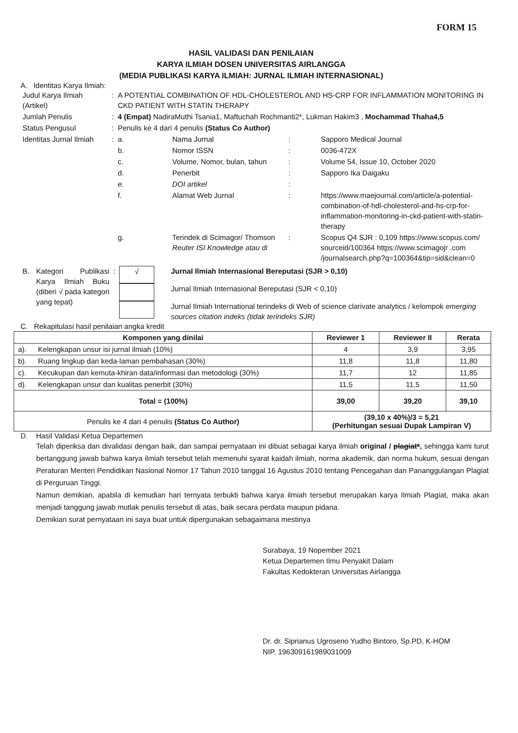FORM 15
HASIL VALIDASI DAN PENILAIAN
KARYA ILMIAH DOSEN UNIVERSITAS AIRLANGGA
(MEDIA PUBLIKASI KARYA ILMIAH: JURNAL ILMIAH INTERNASIONAL)
A. Identitas Karya Ilmiah:
| Judul Karya Ilmiah (Artikel) | : | A POTENTIAL COMBINATION OF HDL-CHOLESTEROL AND HS-CRP FOR INFLAMMATION MONITORING IN CKD PATIENT WITH STATIN THERAPY | | | |
| Jumlah Penulis | : | 4 (Empat) NadiraMuthi Tsania1, Maftuchah Rochmanti2*, Lukman Hakim3 , Mochammad Thaha4,5 | | | |
| Status Pengusul | : | Penulis ke 4 dari 4 penulis (Status Co Author) | | | |
| Identitas Jurnal Ilmiah | : | a. | Nama Jurnal | : | Sapporo Medical Journal |
| | | b. | Nomor ISSN | : | 0036-472X |
| | | c. | Volume, Nomor, bulan, tahun | : | Volume 54, Issue 10, October 2020 |
| | | d. | Penerbit | : | Sapporo Ika Daigaku |
| | | e. | DOI artikel | : | |
| | | f. | Alamat Web Jurnal | : | https://www.maejournal.com/article/a-potential-combination-of-hdl-cholesterol-and-hs-crp-for-inflammation-monitoring-in-ckd-patient-with-statin-therapy |
| | | g. | Terindek di Scimagor/ Thomson Reuter ISI Knowledge atau di | : | Scopus Q4 SJR : 0,109 https://www.scopus.com/ sourceid/100364 https://www.scimagojr .com /journalsearch.php?q=100364&tip=sid&clean=0 |
| B. | Kategori Publikasi Karya Ilmiah Buku (diberi √ pada kategori yang tepat) | : | √ | Jurnal Ilmiah Internasional Bereputasi (SJR > 0,10) Jurnal Ilmiah Internasional Bereputasi (SJR < 0,10) Jurnal Ilmiah International terindeks di Web of science clarivate analytics / kelompok emerging sources citation indeks (tidak terindeks SJR) |
C. Rekapitulasi hasil penilaian angka kredit
| Komponen yang dinilai | | Reviewer 1 | Reviewer II | Rerata |
| --- | --- | --- | --- | --- |
| a). | Kelengkapan unsur isi jurnal ilmiah (10%) | 4 | 3,9 | 3,95 |
| b). | Ruang lingkup dan keda-laman pembahasan (30%) | 11,8 | 11,8 | 11,80 |
| c). | Kecukupan dan kemuta-khiran data/informasi dan metodologi (30%) | 11,7 | 12 | 11,85 |
| d). | Kelengkapan unsur dan kualitas penerbit (30%) | 11,5 | 11,5 | 11,50 |
| Total = (100%) | | 39,00 | 39,20 | 39,10 |
| Penulis ke 4 dari 4 penulis (Status Co Author) | | (39,10 x 40%)/3 = 5,21 (Perhitungan sesuai Dupak Lampiran V) | | |
D. Hasil Validasi Ketua Departemen
Telah diperiksa dan divalidasi dengan baik, dan sampai pernyataan ini dibuat sebagai karya ilmiah original / plagiat*, sehingga kami turut bertanggung jawab bahwa karya ilmiah tersebut telah memenuhi syarat kaidah ilmiah, norma akademik, dan norma hukum, sesuai dengan Peraturan Menteri Pendidikan Nasional Nomor 17 Tahun 2010 tanggal 16 Agustus 2010 tentang Pencegahan dan Pananggulangan Plagiat di Perguruan Tinggi.
Namun demikian, apabila di kemudian hari ternyata terbukti bahwa karya ilmiah tersebut merupakan karya Ilmiah Plagiat, maka akan menjadi tanggung jawab mutlak penulis tersebut di atas, baik secara perdata maupun pidana.
Demikian surat pernyataan ini saya buat untuk dipergunakan sebagaimana mestinya
Surabaya, 19 Nopember 2021
Ketua Departemen Ilmu Penyakit Dalam
Fakultas Kedokteran Universitas Airlangga
Dr. dr. Siprianus Ugroseno Yudho Bintoro, Sp.PD, K-HOM
NIP. 196309161989031009